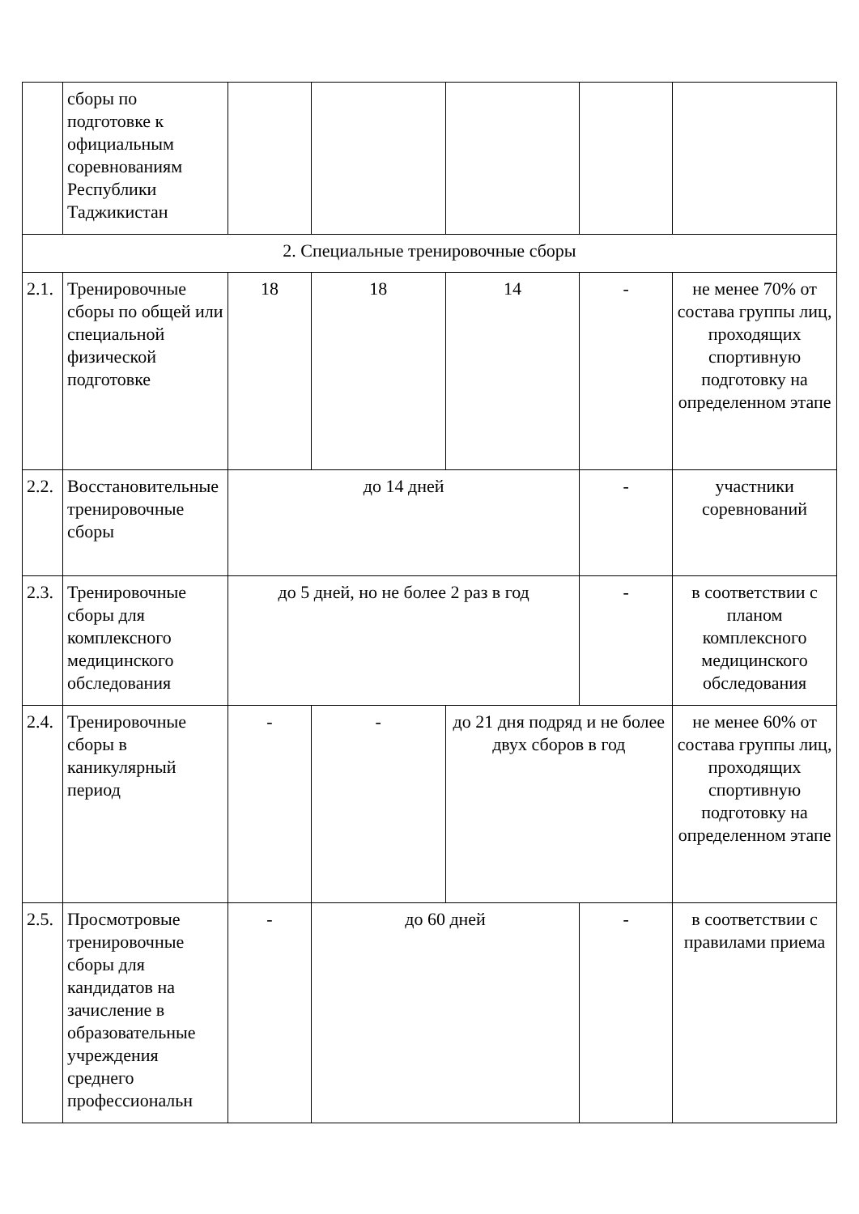| | сборы по подготовке к официальным соревнованиям Республики Таджикистан | | | | | |
| 2. Специальные тренировочные сборы | | | | | | |
| 2.1. | Тренировочные сборы по общей или специальной физической подготовке | 18 | 18 | 14 | - | не менее 70% от состава группы лиц, проходящих спортивную подготовку на определенном этапе |
| 2.2. | Восстановительные тренировочные сборы | до 14 дней | | | - | участники соревнований |
| 2.3. | Тренировочные сборы для комплексного медицинского обследования | до 5 дней, но не более 2 раз в год | | | - | в соответствии с планом комплексного медицинского обследования |
| 2.4. | Тренировочные сборы в каникулярный период | - | - | до 21 дня подряд и не более двух сборов в год | | не менее 60% от состава группы лиц, проходящих спортивную подготовку на определенном этапе |
| 2.5. | Просмотровые тренировочные сборы для кандидатов на зачисление в образовательные учреждения среднего профессиональн | - | до 60 дней | | - | в соответствии с правилами приема |